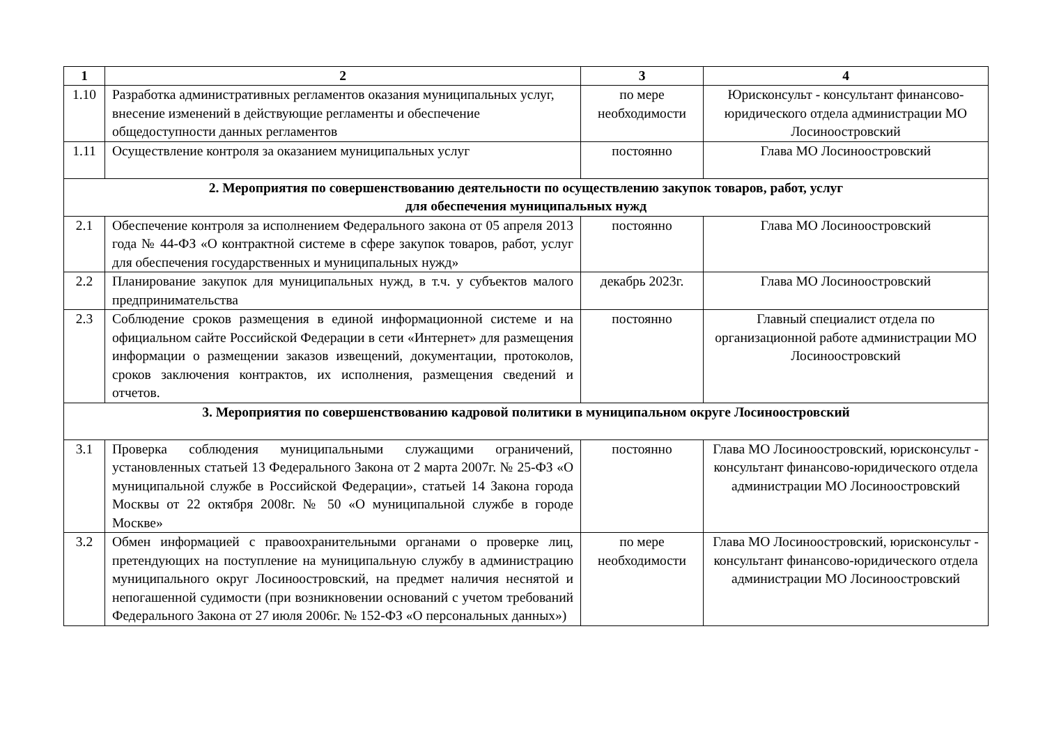| 1 | 2 | 3 | 4 |
| --- | --- | --- | --- |
| 1.10 | Разработка административных регламентов оказания муниципальных услуг, внесение изменений в действующие регламенты и обеспечение общедоступности данных регламентов | по мере необходимости | Юрисконсульт - консультант финансово-юридического отдела администрации МО Лосиноостровский |
| 1.11 | Осуществление контроля за оказанием муниципальных услуг | постоянно | Глава МО Лосиноостровский |
| 2. Мероприятия по совершенствованию деятельности по осуществлению закупок товаров, работ, услуг для обеспечения муниципальных нужд | | | |
| 2.1 | Обеспечение контроля за исполнением Федерального закона от 05 апреля 2013 года № 44-ФЗ «О контрактной системе в сфере закупок товаров, работ, услуг для обеспечения государственных и муниципальных нужд» | постоянно | Глава МО Лосиноостровский |
| 2.2 | Планирование закупок для муниципальных нужд, в т.ч. у субъектов малого предпринимательства | декабрь 2023г. | Глава МО Лосиноостровский |
| 2.3 | Соблюдение сроков размещения в единой информационной системе и на официальном сайте Российской Федерации в сети «Интернет» для размещения информации о размещении заказов извещений, документации, протоколов, сроков заключения контрактов, их исполнения, размещения сведений и отчетов. | постоянно | Главный специалист отдела по организационной работе администрации МО Лосиноостровский |
| 3. Мероприятия по совершенствованию кадровой политики в муниципальном округе Лосиноостровский | | | |
| 3.1 | Проверка соблюдения муниципальными служащими ограничений, установленных статьей 13 Федерального Закона от 2 марта 2007г. № 25-ФЗ «О муниципальной службе в Российской Федерации», статьей 14 Закона города Москвы от 22 октября 2008г. № 50 «О муниципальной службе в городе Москве» | постоянно | Глава МО Лосиноостровский, юрисконсульт - консультант финансово-юридического отдела администрации МО Лосиноостровский |
| 3.2 | Обмен информацией с правоохранительными органами о проверке лиц, претендующих на поступление на муниципальную службу в администрацию муниципального округ Лосиноостровский, на предмет наличия неснятой и непогашенной судимости (при возникновении оснований с учетом требований Федерального Закона от 27 июля 2006г. № 152-ФЗ «О персональных данных») | по мере необходимости | Глава МО Лосиноостровский, юрисконсульт - консультант финансово-юридического отдела администрации МО Лосиноостровский |